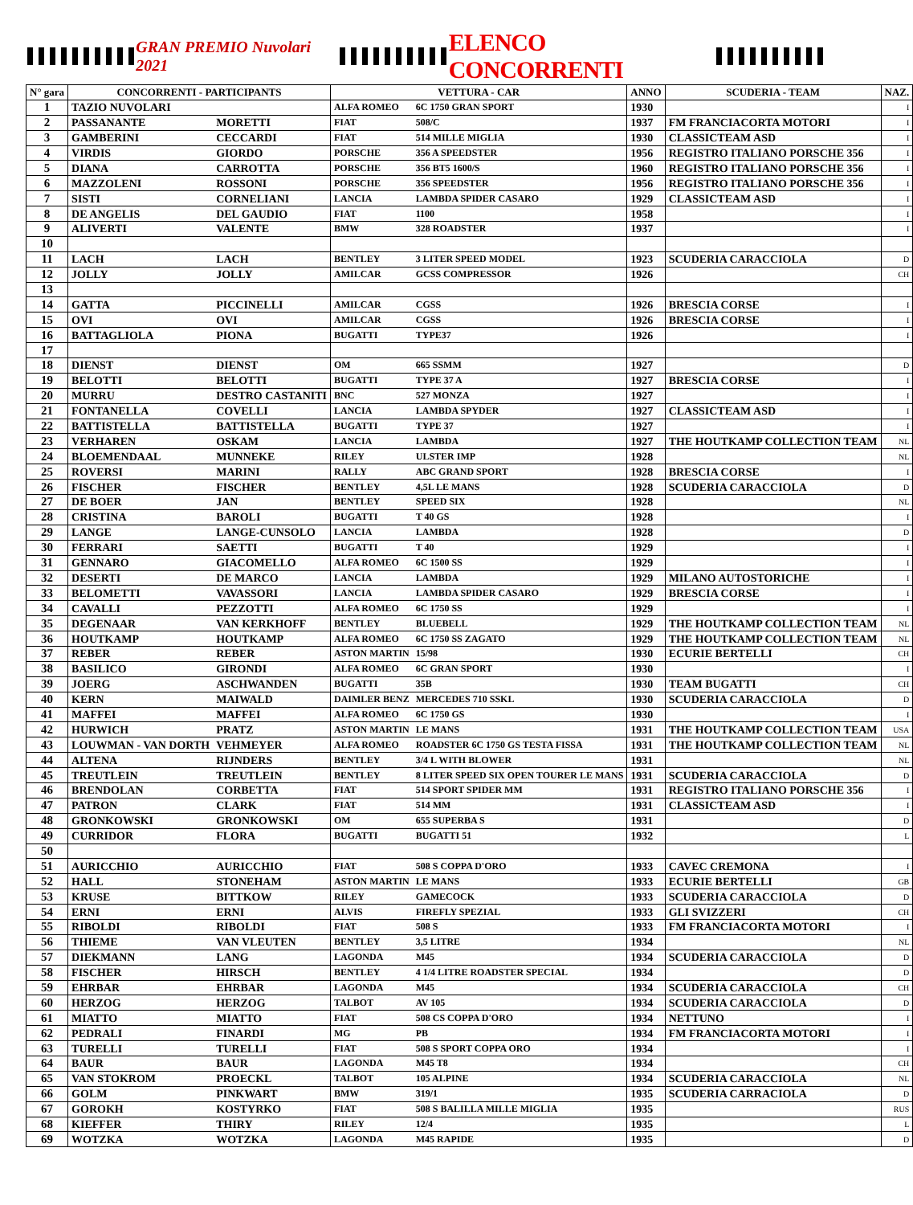GRAN PREMIO Nuvolari 2021
ELENCO CONCORRENTI
| N° gara | CONCORRENTI - PARTICIPANTS | | VETTURA - CAR | | ANNO | SCUDERIA - TEAM | NAZ. |
| --- | --- | --- | --- | --- | --- | --- | --- |
| 1 | TAZIO NUVOLARI | | ALFA ROMEO | 6C 1750 GRAN SPORT | 1930 | | I |
| 2 | PASSANANTE | MORETTI | FIAT | 508/C | 1937 | FM FRANCIACORTA MOTORI | I |
| 3 | GAMBERINI | CECCARDI | FIAT | 514 MILLE MIGLIA | 1930 | CLASSICTEAM ASD | I |
| 4 | VIRDIS | GIORDO | PORSCHE | 356 A SPEEDSTER | 1956 | REGISTRO ITALIANO PORSCHE 356 | I |
| 5 | DIANA | CARROTTA | PORSCHE | 356 BT5 1600/S | 1960 | REGISTRO ITALIANO PORSCHE 356 | I |
| 6 | MAZZOLENI | ROSSONI | PORSCHE | 356 SPEEDSTER | 1956 | REGISTRO ITALIANO PORSCHE 356 | I |
| 7 | SISTI | CORNELIANI | LANCIA | LAMBDA SPIDER CASARO | 1929 | CLASSICTEAM ASD | I |
| 8 | DE ANGELIS | DEL GAUDIO | FIAT | 1100 | 1958 | | I |
| 9 | ALIVERTI | VALENTE | BMW | 328 ROADSTER | 1937 | | I |
| 10 | | | | | | | |
| 11 | LACH | LACH | BENTLEY | 3 LITER SPEED MODEL | 1923 | SCUDERIA CARACCIOLA | D |
| 12 | JOLLY | JOLLY | AMILCAR | GCSS COMPRESSOR | 1926 | | CH |
| 13 | | | | | | | |
| 14 | GATTA | PICCINELLI | AMILCAR | CGSS | 1926 | BRESCIA CORSE | I |
| 15 | OVI | OVI | AMILCAR | CGSS | 1926 | BRESCIA CORSE | I |
| 16 | BATTAGLIOLA | PIONA | BUGATTI | TYPE37 | 1926 | | I |
| 17 | | | | | | | |
| 18 | DIENST | DIENST | OM | 665 SSMM | 1927 | | D |
| 19 | BELOTTI | BELOTTI | BUGATTI | TYPE 37 A | 1927 | BRESCIA CORSE | I |
| 20 | MURRU | DESTRO CASTANITI | BNC | 527 MONZA | 1927 | | I |
| 21 | FONTANELLA | COVELLI | LANCIA | LAMBDA SPYDER | 1927 | CLASSICTEAM ASD | I |
| 22 | BATTISTELLA | BATTISTELLA | BUGATTI | TYPE 37 | 1927 | | I |
| 23 | VERHAREN | OSKAM | LANCIA | LAMBDA | 1927 | THE HOUTKAMP COLLECTION TEAM | NL |
| 24 | BLOEMENDAAL | MUNNEKE | RILEY | ULSTER IMP | 1928 | | NL |
| 25 | ROVERSI | MARINI | RALLY | ABC GRAND SPORT | 1928 | BRESCIA CORSE | I |
| 26 | FISCHER | FISCHER | BENTLEY | 4,5L LE MANS | 1928 | SCUDERIA CARACCIOLA | D |
| 27 | DE BOER | JAN | BENTLEY | SPEED SIX | 1928 | | NL |
| 28 | CRISTINA | BAROLI | BUGATTI | T 40 GS | 1928 | | I |
| 29 | LANGE | LANGE-CUNSOLO | LANCIA | LAMBDA | 1928 | | D |
| 30 | FERRARI | SAETTI | BUGATTI | T 40 | 1929 | | I |
| 31 | GENNARO | GIACOMELLO | ALFA ROMEO | 6C 1500 SS | 1929 | | I |
| 32 | DESERTI | DE MARCO | LANCIA | LAMBDA | 1929 | MILANO AUTOSTORICHE | I |
| 33 | BELOMETTI | VAVASSORI | LANCIA | LAMBDA SPIDER CASARO | 1929 | BRESCIA CORSE | I |
| 34 | CAVALLI | PEZZOTTI | ALFA ROMEO | 6C 1750 SS | 1929 | | I |
| 35 | DEGENAAR | VAN KERKHOFF | BENTLEY | BLUEBELL | 1929 | THE HOUTKAMP COLLECTION TEAM | NL |
| 36 | HOUTKAMP | HOUTKAMP | ALFA ROMEO | 6C 1750 SS ZAGATO | 1929 | THE HOUTKAMP COLLECTION TEAM | NL |
| 37 | REBER | REBER | ASTON MARTIN | 15/98 | 1930 | ECURIE BERTELLI | CH |
| 38 | BASILICO | GIRONDI | ALFA ROMEO | 6C GRAN SPORT | 1930 | | I |
| 39 | JOERG | ASCHWANDEN | BUGATTI | 35B | 1930 | TEAM BUGATTI | CH |
| 40 | KERN | MAIWALD | DAIMLER BENZ | MERCEDES 710 SSKL | 1930 | SCUDERIA CARACCIOLA | D |
| 41 | MAFFEI | MAFFEI | ALFA ROMEO | 6C 1750 GS | 1930 | | I |
| 42 | HURWICH | PRATZ | ASTON MARTIN | LE MANS | 1931 | THE HOUTKAMP COLLECTION TEAM | USA |
| 43 | LOUWMAN - VAN DORTH | VEHMEYER | ALFA ROMEO | ROADSTER 6C 1750 GS TESTA FISSA | 1931 | THE HOUTKAMP COLLECTION TEAM | NL |
| 44 | ALTENA | RIJNDERS | BENTLEY | 3/4 L WITH BLOWER | 1931 | | NL |
| 45 | TREUTLEIN | TREUTLEIN | BENTLEY | 8 LITER SPEED SIX OPEN TOURER LE MANS | 1931 | SCUDERIA CARACCIOLA | D |
| 46 | BRENDOLAN | CORBETTA | FIAT | 514 SPORT SPIDER MM | 1931 | REGISTRO ITALIANO PORSCHE 356 | I |
| 47 | PATRON | CLARK | FIAT | 514 MM | 1931 | CLASSICTEAM ASD | I |
| 48 | GRONKOWSKI | GRONKOWSKI | OM | 655 SUPERBA S | 1931 | | D |
| 49 | CURRIDOR | FLORA | BUGATTI | BUGATTI 51 | 1932 | | L |
| 50 | | | | | | | |
| 51 | AURICCHIO | AURICCHIO | FIAT | 508 S COPPA D'ORO | 1933 | CAVEC CREMONA | I |
| 52 | HALL | STONEHAM | ASTON MARTIN | LE MANS | 1933 | ECURIE BERTELLI | GB |
| 53 | KRUSE | BITTKOW | RILEY | GAMECOCK | 1933 | SCUDERIA CARACCIOLA | D |
| 54 | ERNI | ERNI | ALVIS | FIREFLY SPEZIAL | 1933 | GLI SVIZZERI | CH |
| 55 | RIBOLDI | RIBOLDI | FIAT | 508 S | 1933 | FM FRANCIACORTA MOTORI | I |
| 56 | THIEME | VAN VLEUTEN | BENTLEY | 3,5 LITRE | 1934 | | NL |
| 57 | DIEKMANN | LANG | LAGONDA | M45 | 1934 | SCUDERIA CARACCIOLA | D |
| 58 | FISCHER | HIRSCH | BENTLEY | 4 1/4 LITRE ROADSTER SPECIAL | 1934 | | D |
| 59 | EHRBAR | EHRBAR | LAGONDA | M45 | 1934 | SCUDERIA CARACCIOLA | CH |
| 60 | HERZOG | HERZOG | TALBOT | AV 105 | 1934 | SCUDERIA CARACCIOLA | D |
| 61 | MIATTO | MIATTO | FIAT | 508 CS COPPA D'ORO | 1934 | NETTUNO | I |
| 62 | PEDRALI | FINARDI | MG | PB | 1934 | FM FRANCIACORTA MOTORI | I |
| 63 | TURELLI | TURELLI | FIAT | 508 S SPORT COPPA ORO | 1934 | | I |
| 64 | BAUR | BAUR | LAGONDA | M45 T8 | 1934 | | CH |
| 65 | VAN STOKROM | PROECKL | TALBOT | 105 ALPINE | 1934 | SCUDERIA CARACCIOLA | NL |
| 66 | GOLM | PINKWART | BMW | 319/1 | 1935 | SCUDERIA CARRACIOLA | D |
| 67 | GOROKH | KOSTYRKO | FIAT | 508 S BALILLA MILLE MIGLIA | 1935 | | RUS |
| 68 | KIEFFER | THIRY | RILEY | 12/4 | 1935 | | L |
| 69 | WOTZKA | WOTZKA | LAGONDA | M45 RAPIDE | 1935 | | D |